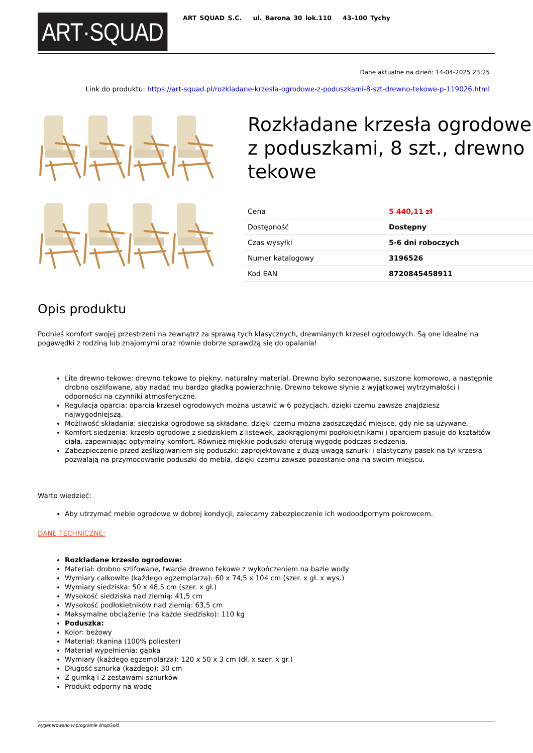ART·SQUAD
ART SQUAD S.C. ul. Barona 30 lok.110 43-100 Tychy
Dane aktualne na dzień: 14-04-2025 23:25
Link do produktu: https://art-squad.pl/rozkladane-krzesla-ogrodowe-z-poduszkami-8-szt-drewno-tekowe-p-119026.html
Rozkładane krzesła ogrodowe z poduszkami, 8 szt., drewno tekowe
| Cena | 5 440,11 zł |
| Dostępność | Dostępny |
| Czas wysyłki | 5-6 dni roboczych |
| Numer katalogowy | 3196526 |
| Kod EAN | 8720845458911 |
Opis produktu
Podnieś komfort swojej przestrzeni na zewnątrz za sprawą tych klasycznych, drewnianych krzeseł ogrodowych. Są one idealne na pogawędki z rodziną lub znajomymi oraz równie dobrze sprawdzą się do opalania!
Lite drewno tekowe: drewno tekowe to piękny, naturalny materiał. Drewno było sezonowane, suszone komorowo, a następnie drobno oszlifowane, aby nadać mu bardzo gładką powierzchnię. Drewno tekowe słynie z wyjątkowej wytrzymałości i odporności na czynniki atmosferyczne.
Regulacja oparcia: oparcia krzeseł ogrodowych można ustawić w 6 pozycjach, dzięki czemu zawsze znajdziesz najwygodniejszą.
Możliwość składania: siedziska ogrodowe są składane, dzięki czemu można zaoszczędzić miejsce, gdy nie są używane.
Komfort siedzenia: krzesło ogrodowe z siedziskiem z listewek, zaokrąglonymi podłokietnikami i oparciem pasuje do kształtów ciała, zapewniając optymalny komfort. Również miękkie poduszki oferują wygodę podczas siedzenia.
Zabezpieczenie przed ześlizgiwaniem się poduszki: zaprojektowane z dużą uwagą sznurki i elastyczny pasek na tył krzesła pozwalają na przymocowanie poduszki do mebla, dzięki czemu zawsze pozostanie ona na swoim miejscu.
Warto wiedzieć:
Aby utrzymać meble ogrodowe w dobrej kondycji, zalecamy zabezpieczenie ich wodoodpornym pokrowcem.
DANE TECHNICZNE:
Rozkładane krzesło ogrodowe:
Materiał: drobno szlifowane, twarde drewno tekowe z wykończeniem na bazie wody
Wymiary całkowite (każdego egzemplarza): 60 x 74,5 x 104 cm (szer. x gł. x wys.)
Wymiary siedziska: 50 x 48,5 cm (szer. x gł.)
Wysokość siedziska nad ziemią: 41,5 cm
Wysokość podłokietników nad ziemią: 63,5 cm
Maksymalne obciążenie (na każde siedzisko): 110 kg
Poduszka:
Kolor: beżowy
Materiał: tkanina (100% poliester)
Materiał wypełnienia: gąbka
Wymiary (każdego egzemplarza): 120 x 50 x 3 cm (dł. x szer. x gr.)
Długość sznurka (każdego): 30 cm
Z gumką i 2 zestawami sznurków
Produkt odporny na wodę
wygenerowano w programie shopGold